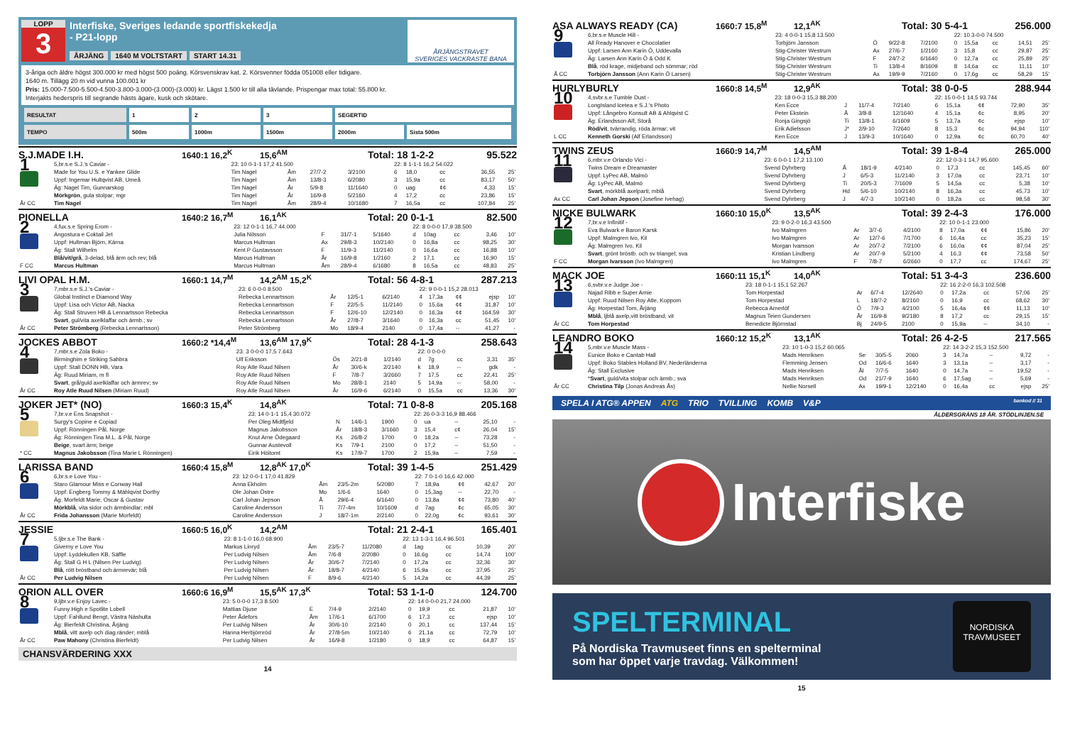LOPP
3
Interfiske, Sveriges ledande sportfiskekedja
- P21-lopp
ÅRJÄNG 1640 M VOLTSTART START 14.31
ÅRJÄNGSTRAVET
SVERIGES VACKRASTE BANA
3-åriga och äldre högst 300.000 kr med högst 500 poäng. Körsvenskrav kat. 2. Körsvenner födda 051008 eller tidigare.
1640 m. Tillägg 20 m vid vunna 100.001 kr
Pris: 15.000-7.500-5.500-4.500-3.800-3.000-(3.000)-(3.000) kr. Lägst 1.500 kr till alla tävlande. Prispengar max total: 55.800 kr.
Interjakts hederspris till segrande hästs ägare, kusk och skötare.
| RESULTAT | 1 | 2 | 3 | SEGERTID | |
| TEMPO | 500m | 1000m | 1500m | 2000m | Sista 500m |
S.J.MADE I.H. 1640:1 16,2<sup>K</sup> 15,6<sup>AM</sup> Total: 18 1-2-2 95.522
| 1 | 5,br.s.e S.J.'s Caviar - | 23: 10 0-1-1 17,2 41.500 | | | | 22: 8 1-1-1 16,2 54.022 | | | | |
| | Made for You U.S. e Yankee Glide | Tim Nagel | Åm | 27/7-2 | 3/2100 | 6 | 18,0 | cc | 36,55 | 25' |
| | Uppf: Ingemar Hultqvist AB, Umeå | Tim Nagel | Åm | 13/8-3 | 6/2080 | 3 | 15,9a | cc | 83,17 | 50' |
| | Äg: Nagel Tim, Gunnarskog | Tim Nagel | År | 5/9-8 | 11/1640 | 0 | uag | ¢¢ | 4,33 | 15' |
| | Mörkgrön , gula stolpar; mgr | Tim Nagel | År | 16/9-8 | 5/2160 | 4 | 17,2 | cc | 23,86 | 15' |
| År CC | Tim Nagel | Tim Nagel | Åm | 28/9-4 | 10/1680 | 7 | 16,5a | cc | 107,84 | 25' |
PIONELLA 1640:2 16,7<sup>M</sup> 16,1<sup>AK</sup> Total: 20 0-1-1 82.500
| 2 | 4,fux.s.e Spring Erom - | 23: 12 0-1-1 16,7 44.000 | | | | 22: 8 0-0-0 17,9 38.500 | | | | |
| | Angostura e Coktail Jet | Julia Nilsson | F | 31/7-1 | 5/1640 | d | 10ag | cc | 3,46 | 10' |
| | Uppf: Hultman Björn, Kärna | Marcus Hultman | Ax | 29/8-3 | 10/2140 | 0 | 16,8a | cc | 98,25 | 30' |
| | Äg: Stall Wilhelm | Kent P Gustavsson | F | 11/9-3 | 11/2140 | 0 | 16,6a | cc | 16,88 | 10' |
| | Blå/vit/grå , 3-delad, blå ärm och rev; blå | Marcus Hultman | År | 16/9-8 | 1/2160 | 2 | 17,1 | cc | 16,90 | 15' |
| F CC | Marcus Hultman | Marcus Hultman | Åm | 28/9-4 | 6/1680 | 8 | 16,5a | cc | 48,83 | 25' |
LIVI OPAL H.M. 1660:1 14,7<sup>M</sup> 14,2<sup>AM</sup> 15,2<sup>K</sup> Total: 56 4-8-1 287.213
| 3 | 7,mbr.s.e S.J.'s Caviar - | 23: 6 0-0-0 8.500 | | | | 22: 9 0-0-1 15,2 28.013 | | | | |
| | Global Instinct e Diamond Way | Rebecka Lennartsson | År | 12/5-1 | 6/2140 | 4 | 17,3a | ¢¢ | ejsp | 10' |
| | Uppf: Lisa och Victor AB, Nacka | Rebecka Lennartsson | F | 22/5-5 | 11/2140 | 0 | 15,6a | ¢¢ | 31,87 | 10' |
| | Äg: Stall Struven HB & Lennartsson Rebecka | Rebecka Lennartsson | F | 12/6-10 | 12/2140 | 0 | 16,3a | ¢¢ | 164,59 | 30' |
| | Svart , gul/vita axelklaffar och ärmb.; sv | Rebecka Lennartsson | År | 27/8-7 | 3/1640 | 0 | 16,3a | cc | 51,45 | 10' |
| År CC | Peter Strömberg (Rebecka Lennartsson) | Peter Strömberg | Mo | 18/9-4 | 2140 | 0 | 17,4a | -- | 41,27 | - |
JOCKES ABBOT 1660:2 *14,4<sup>M</sup> 13,6<sup>AM</sup> 17,9<sup>K</sup> Total: 28 4-1-3 258.643
| 4 | 7,mbr.s.e Zola Boko - | 23: 3 0-0-0 17,5 7.643 | | | | 22: 0 0-0-0 | | | | |
| | Birminghim e Striking Sahbra | Ulf Eriksson | Ös | 2/21-8 | 1/2140 | d | 7g | cc | 3,31 | 35' |
| | Uppf: Stall DONN HB, Vara | Roy Atle Ruud Nilsen | År | 30/6-k | 2/2140 | k | 18,9 | -- | gdk | - |
| | Äg: Ruud Miriam, m fl | Roy Atle Ruud Nilsen | F | 7/8-7 | 3/2660 | 7 | 17,5 | cc | 22,41 | 25' |
| | Svart , grå/guld axelklaffar och ärmrev; sv | Roy Atle Ruud Nilsen | Mo | 28/8-1 | 2140 | 5 | 14,9a | -- | 58,00 | - |
| År CC | Roy Atle Ruud Nilsen (Miriam Ruud) | Roy Atle Ruud Nilsen | År | 16/9-6 | 6/2140 | 0 | 15,5a | cc | 13,36 | 30' |
JOKER JET* (NO) 1660:3 15,4<sup>K</sup> 14,8<sup>AK</sup> Total: 71 0-8-8 205.168
| 5 | 7,br.v.e Ens Snapshot - | 23: 14 0-1-1 15,4 30.072 | | | | 22: 26 0-3-3 16,9 88.466 | | | | |
| | Surgy's Copine e Copiad | Per Oleg Midtfjeld | N | 14/6-1 | 1900 | 0 | ua | -- | 25,10 | - |
| | Uppf: Rönningen Pål, Norge | Magnus Jakobsson | År | 18/8-3 | 3/1660 | 3 | 15,4 | c¢ | 26,04 | 15' |
| | Äg: Rönningen Tina M.L. & Pål, Norge | Knut Arne Ödegaard | Ks | 26/8-2 | 1700 | 0 | 18,2a | -- | 73,28 | - |
| | Beige , svart ärm; beige | Gunnar Austevoll | Ks | 7/9-1 | 2100 | 0 | 17,2 | -- | 51,50 | - |
| * CC | Magnus Jakobsson (Tina Marie L Rönningen) | Eirik Höitomt | Ks | 17/9-7 | 1700 | 2 | 15,9a | -- | 7,59 | - |
LARISSA BAND 1660:4 15,8<sup>M</sup> 12,8<sup>AK</sup> 17,0<sup>K</sup> Total: 39 1-4-5 251.429
| 6 | 6,br.s.e Love You - | 23: 12 0-0-1 17,0 41.829 | | | | 22: 7 0-1-0 16,6 42.000 | | | | |
| | Staro Glamour Miss e Conway Hall | Anna Ekholm | Åm | 23/5-2m | 5/2080 | 7 | 18,9a | ¢¢ | 42,67 | 20' |
| | Uppf: Engberg Tommy & Mählqvist Dorthy | Ole Johan Östre | Mo | 1/6-6 | 1640 | 0 | 15,3ag | -- | 22,70 | - |
| | Äg: Morfeldt Marie, Oscar & Gustav | Carl Johan Jepson | Å | 29/6-4 | 6/1640 | 0 | 13,8a | ¢¢ | 73,80 | 40' |
| | Mörkblå , vita sidor och ärmbindlar; mbl | Caroline Andersson | Ti | 7/7-4m | 10/1609 | d | 7ag | ¢c | 65,05 | 30' |
| År CC | Frida Johansson (Marie Morfeldt) | Caroline Andersson | J | 18/7-1m | 2/2140 | 0 | 22,0g | ¢c | 93,61 | 30' |
JESSIE 1660:5 16,0<sup>K</sup> 14,2<sup>AM</sup> Total: 21 2-4-1 165.401
| 7 | 5,ljbr.s.e The Bank - | 23: 8 1-1-0 16,0 68.900 | | | | 22: 13 1-3-1 16,4 96.501 | | | | |
| | Giverny e Love You | Markus Linryd | Åm | 23/5-7 | 11/2080 | d | 1ag | cc | 10,39 | 20' |
| | Uppf: Lyddekullen KB, Säffle | Per Ludvig Nilsen | Åm | 7/6-8 | 2/2080 | 0 | 16,6g | cc | 14,74 | 100' |
| | Äg: Stall G H L (Nilsen Per Ludvig) | Per Ludvig Nilsen | År | 30/6-7 | 7/2140 | 0 | 17,2a | cc | 32,36 | 30' |
| | Blå , rött bröstband och ärmrevär; blå | Per Ludvig Nilsen | År | 18/8-7 | 4/2140 | 6 | 15,9a | cc | 37,95 | 25' |
| År CC | Per Ludvig Nilsen | Per Ludvig Nilsen | F | 8/9-6 | 4/2140 | 5 | 14,2a | cc | 44,39 | 25' |
ORION ALL OVER 1660:6 16,9<sup>M</sup> 15,5<sup>AK</sup> 17,3<sup>K</sup> Total: 53 1-1-0 124.700
| 8 | 9,ljbr.v.e Enjoy Lavec - | 23: 5 0-0-0 17,3 8.500 | | | | 22: 14 0-0-0 21,7 24.000 | | | | |
| | Funny High e Spotlite Lobell | Mattias Djuse | E | 7/4-9 | 2/2140 | 0 | 19,9 | cc | 21,87 | 10' |
| | Uppf: Fahllund Bengt, Västra Näshulta | Peter Ådefors | Åm | 17/6-1 | 6/1700 | 6 | 17,3 | cc | ejsp | 10' |
| | Äg: Bierfeldt Christina, Årjäng | Per Ludvig Nilsen | År | 30/6-10 | 2/2140 | 0 | 20,1 | cc | 137,44 | 15' |
| | Mblå , vitt axelp och diag.ränder; mblå | Hanna Herbjörnröd | År | 27/8-5m | 10/2140 | 6 | 21,1a | cc | 72,79 | 10' |
| År CC | Paw Mahony (Christina Bierfeldt) | Per Ludvig Nilsen | År | 16/9-8 | 1/2180 | 0 | 18,9 | cc | 64,87 | 15' |
CHANSVÄRDERING XXX
14
ASA ALWAYS READY (CA) 1660:7 15,8<sup>M</sup> 12,1<sup>AK</sup> Total: 30 5-4-1 256.000
| 9 | 6,br.s.e Muscle Hill - | 23: 4 0-0-1 15,8 13.500 | | | | 22: 10 3-0-0 74.500 | | | | |
| | All Ready Hanover e Chocolatier | Torbjörn Jansson | Ö | 9/22-8 | 7/2100 | 0 | 15,5a | cc | 14,51 | 25' |
| | Uppf: Larsen Ann Karin Ö, Uddevalla | Stig-Christer Westrum | Ax | 27/6-7 | 1/2160 | 3 | 15,8 | cc | 29,87 | 25' |
| | Äg: Larsen Ann Karin Ö & Odd K | Stig-Christer Westrum | F | 24/7-2 | 6/1640 | 0 | 12,7a | cc | 25,89 | 25' |
| | Blå , röd krage, midjeband och sömmar; röd | Stig-Christer Westrum | Ti | 13/8-4 | 8/1609 | 8 | 14,6a | cc | 11,11 | 10' |
| Å CC | Torbjörn Jansson (Ann Karin Ö Larsen) | Stig-Christer Westrum | Ax | 19/9-9 | 7/2160 | 0 | 17,6g | cc | 58,29 | 15' |
HURLYBURLY 1660:8 14,5<sup>M</sup> 12,9<sup>AK</sup> Total: 38 0-0-5 288.944
| 10 | 4,svbr.s.e Tumble Dust - | 23: 18 0-0-3 15,3 88.200 | | | | 22: 15 0-0-1 14,5 93.744 | | | | |
| | LongIsland Icetea e S.J.'s Photo | Ken Ecce | J | 11/7-4 | 7/2140 | 6 | 15,1a | ¢¢ | 72,90 | 35' |
| | Uppf: Långebro Konsult AB & Ahlqvist C | Peter Ekstein | Å | 3/8-8 | 12/1640 | 4 | 15,1a | ¢c | 8,95 | 20' |
| | Äg: Erlandsson Alf, Storå | Ronja Gingsjö | Ti | 13/8-1 | 6/1609 | 5 | 13,7a | ¢c | ejsp | 10' |
| | Röd/vit , tvärrandig, röda ärmar; vit | Erik Adielsson | J* | 2/9-10 | 7/2640 | 8 | 15,3 | ¢c | 94,94 | 110' |
| L CC | Kenneth Gorski (Alf Erlandsson) | Ken Ecce | J | 13/9-3 | 10/1640 | 0 | 12,9a | ¢c | 60,70 | 40' |
TWINS ZEUS 1660:9 14,7<sup>M</sup> 14,5<sup>AM</sup> Total: 39 1-8-4 265.000
| 11 | 6,mbr.v.e Orlando Vici - | 23: 6 0-0-1 17,2 13.100 | | | | 22: 12 0-3-1 14,7 95.600 | | | | |
| | Twins Dream e Dreamaster | Svend Dyhrberg | Å | 18/1-9 | 4/2140 | 0 | 17,3 | cc | 145,45 | 60' |
| | Uppf: LyPec AB, Malmö | Svend Dyhrberg | J | 6/5-3 | 11/2140 | 3 | 17,0a | cc | 23,71 | 10' |
| | Äg: LyPec AB, Malmö | Svend Dyhrberg | Ti | 20/5-3 | 7/1609 | 5 | 14,5a | cc | 5,38 | 10' |
| | Svart , mörkblå axelparti; mblå | Svend Dyhrberg | Hd | 5/6-10 | 10/2140 | 8 | 16,3a | cc | 45,73 | 10' |
| Ax CC | Carl Johan Jepson (Josefine Ivehag) | Svend Dyhrberg | J | 4/7-3 | 10/2140 | 0 | 18,2a | cc | 98,58 | 30' |
NICKE BULWARK 1660:10 15,0<sup>K</sup> 13,5<sup>AK</sup> Total: 39 2-4-3 176.000
| 12 | 7,br.v.e Infinitif - | 23: 9 0-2-0 16,3 43.500 | | | | 22: 10 0-1-1 23.000 | | | | |
| | Eva Bulwark e Baron Karsk | Ivo Malmgren | Ar | 3/7-6 | 4/2100 | 8 | 17,0a | ¢¢ | 15,86 | 20' |
| | Uppf: Malmgren Ivo, Kil | Ivo Malmgren | Ar | 12/7-6 | 7/1700 | 6 | 16,4a | cc | 35,23 | 15' |
| | Äg: Malmgren Ivo, Kil | Morgan Ivarsson | Ar | 20/7-2 | 7/2100 | 6 | 16,0a | ¢¢ | 87,04 | 25' |
| | Svart , grönt bröstb. och sv triangel; sva | Kristian Lindberg | Ar | 20/7-9 | 5/2100 | 4 | 16,3 | ¢¢ | 73,58 | 50' |
| F CC | Morgan Ivarsson (Ivo Malmgren) | Ivo Malmgren | F | 7/8-7 | 6/2660 | 0 | 17,7 | cc | 174,67 | 25' |
MACK JOE 1660:11 15,1<sup>K</sup> 14,0<sup>AK</sup> Total: 51 3-4-3 236.600
| 13 | 6,svbr.v.e Judge Joe - | 23: 18 0-1-1 15,1 52.267 | | | | 22: 16 2-2-0 16,3 102.508 | | | | |
| | Najad Ribb e Super Arnie | Tom Horpestad | Ar | 6/7-4 | 12/2640 | 0 | 17,2a | cc | 57,06 | 25' |
| | Uppf: Ruud Nilsen Roy Atle, Koppom | Tom Horpestad | L | 18/7-2 | 8/2160 | 0 | 16,9 | cc | 68,62 | 30' |
| | Äg: Horpestad Tom, Årjäng | Rebecca Arnerlöf | Ö | 7/9-3 | 4/2100 | 5 | 16,4a | ¢¢ | 11,13 | 10' |
| | Mblå , ljblå axelp,vitt bröstband; vit | Magnus Teien Gundersen | År | 16/9-8 | 9/2180 | 8 | 17,2 | cc | 29,15 | 15' |
| År CC | Tom Horpestad | Benedicte Björnstad | Bj | 24/9-5 | 2100 | 0 | 15,9a | -- | 34,10 | - |
LEANDRO BOKO 1660:12 15,2<sup>K</sup> 13,1<sup>AK</sup> Total: 26 4-2-5 217.565
| 14 | 5,mbr.v.e Muscle Mass - | 23: 10 1-0-3 15,2 60.065 | | | | 22: 14 3-2-2 15,3 152.500 | | | | |
| | Eunice Boko e Cantab Hall | Mads Henriksen | Se | 30/5-5 | 2060 | 3 | 14,7a | -- | 9,72 | - |
| | Uppf: Boko Stables Holland BV, Nederländerna | Flemming Jensen | Od | 16/6-6 | 1640 | 3 | 13,1a | -- | 3,17 | - |
| | Äg: Stall Exclusive | Mads Henriksen | Ål | 7/7-5 | 1640 | 0 | 14,7a | -- | 19,52 | - |
| | * Svart , guld/vita stolpar och ärmb.; sva | Mads Henriksen | Od | 21/7-9 | 1640 | 6 | 17,5ag | -- | 5,69 | - |
| År CC | Christina Tilp (Jonas Andreas Ås) | Nellie Norsell | Ax | 19/9-1 | 12/2140 | 0 | 16,4a | cc | ejsp | 25' |
SPELA I ATG® APPEN ATG TRIO TVILLING KOMB V&P bankod // 31
ÅLDERSGRÄNS 18 ÅR. STÖDLINJEN.SE
Interfiske
SPELTERMINAL
På Nordiska Travmuseet finns en spelterminal
som har öppet varje travdag. Välkommen!
NORDISKA
TRAVMUSEET
15